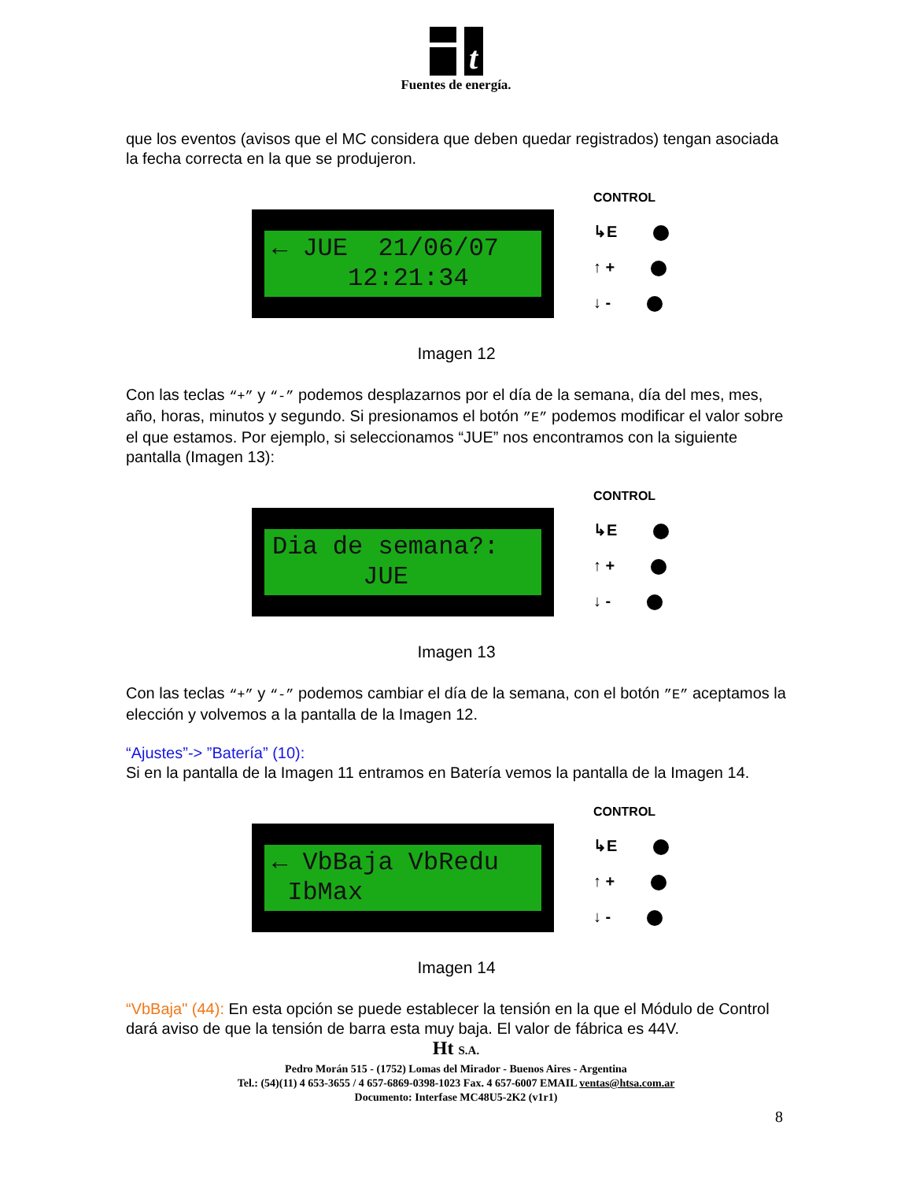t
Fuentes de energía.
que los eventos (avisos que el MC considera que deben quedar registrados) tengan asociada la fecha correcta en la que se produjeron.
← JUE 21/06/07 12:21:34
CONTROL
↳E
↑ +
↓ -
Imagen 12
Con las teclas “+” y “-” podemos desplazarnos por el día de la semana, día del mes, mes, año, horas, minutos y segundo. Si presionamos el botón ”E” podemos modificar el valor sobre el que estamos. Por ejemplo, si seleccionamos “JUE” nos encontramos con la siguiente pantalla (Imagen 13):
Dia de semana?: JUE
CONTROL
↳E
↑ +
↓ -
Imagen 13
Con las teclas “+” y “-” podemos cambiar el día de la semana, con el botón ”E” aceptamos la elección y volvemos a la pantalla de la Imagen 12.
“Ajustes”-> ”Batería” (10):
Si en la pantalla de la Imagen 11 entramos en Batería vemos la pantalla de la Imagen 14.
← VbBaja VbRedu IbMax
CONTROL
↳E
↑ +
↓ -
Imagen 14
“VbBaja" (44): En esta opción se puede establecer la tensión en la que el Módulo de Control dará aviso de que la tensión de barra esta muy baja. El valor de fábrica es 44V.
Ht S.A.
Pedro Morán 515 - (1752) Lomas del Mirador - Buenos Aires - Argentina
Tel.: (54)(11) 4 653-3655 / 4 657-6869-0398-1023 Fax. 4 657-6007 EMAIL ventas@htsa.com.ar
Documento: Interfase MC48U5-2K2 (v1r1)
8